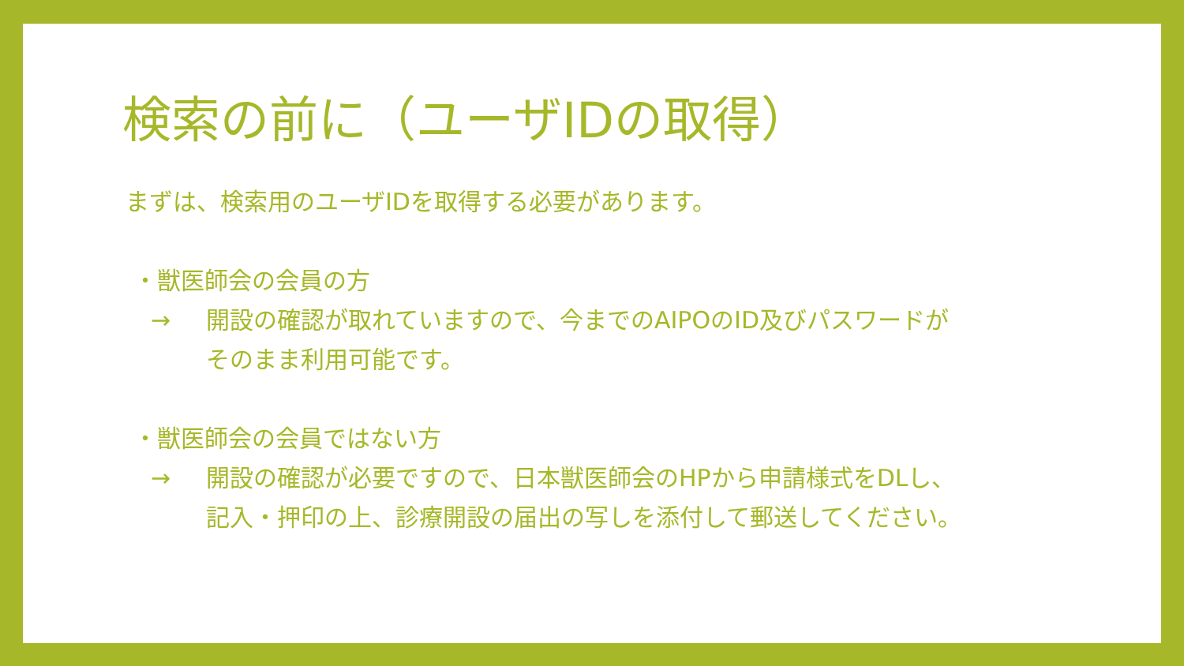検索の前に（ユーザIDの取得）
まずは、検索用のユーザIDを取得する必要があります。
・獣医師会の会員の方
→ 開設の確認が取れていますので、今までのAIPOのID及びパスワードが
そのまま利用可能です。
・獣医師会の会員ではない方
→ 開設の確認が必要ですので、日本獣医師会のHPから申請様式をDLし、
記入・押印の上、診療開設の届出の写しを添付して郵送してください。